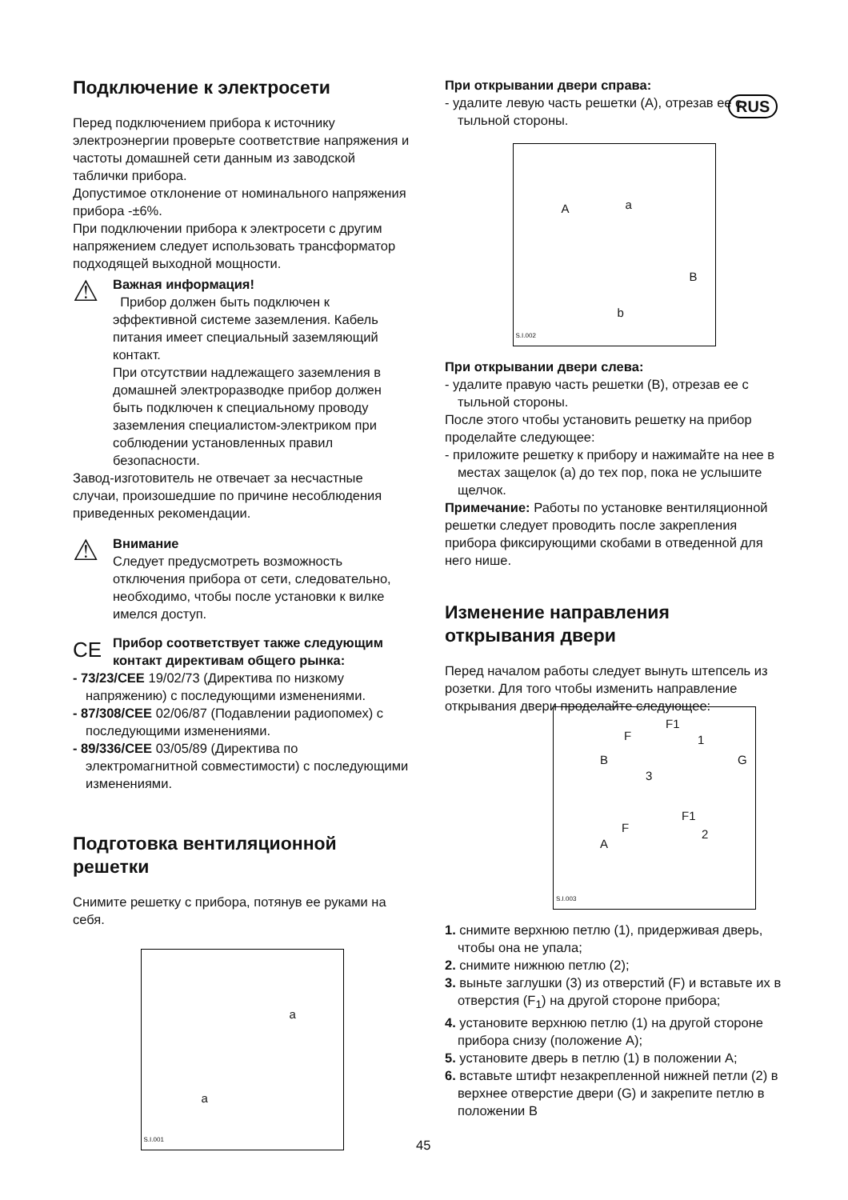RUS
Подключение к электросети
Перед подключением прибора к источнику электроэнергии проверьте соответствие напряжения и частоты домашней сети данным из заводской таблички прибора.
Допустимое отклонение от номинального напряжения прибора -±6%.
При подключении прибора к электросети с другим напряжением следует использовать трансформатор подходящей выходной мощности.
⚠
Важная информация!
Прибор должен быть подключен к эффективной системе заземления. Кабель питания имеет специальный заземляющий контакт.
При отсутствии надлежащего заземления в домашней электроразводке прибор должен быть подключен к специальному проводу заземления специалистом-электриком при соблюдении установленных правил безопасности.
Завод-изготовитель не отвечает за несчастные случаи, произошедшие по причине несоблюдения приведенных рекомендации.
⚠
Внимание
Следует предусмотреть возможность отключения прибора от сети, следовательно, необходимо, чтобы после установки к вилке имелся доступ.
CE
Прибор соответствует также следующим контакт директивам общего рынка:
- 73/23/CEE 19/02/73 (Директива по низкому напряжению) с последующими изменениями.
- 87/308/CEE 02/06/87 (Подавлении радиопомех) с последующими изменениями.
- 89/336/CEE 03/05/89 (Директива по электромагнитной совместимости) с последующими изменениями.
Подготовка вентиляционной решетки
Снимите решетку с прибора, потянув ее руками на себя.
a
a
S.I.001
При открывании двери справа:
- удалите левую часть решетки (A), отрезав ее с тыльной стороны.
A a
B
b
S.I.002
При открывании двери слева:
- удалите правую часть решетки (B), отрезав ее с тыльной стороны.
После этого чтобы установить решетку на прибор проделайте следующее:
- приложите решетку к прибору и нажимайте на нее в местах защелок (a) до тех пор, пока не услышите щелчок.
Примечание: Работы по установке вентиляционной решетки следует проводить после закрепления прибора фиксирующими скобами в отведенной для него нише.
Изменение направления открывания двери
Перед началом работы следует вынуть штепсель из розетки. Для того чтобы изменить направление открывания двери проделайте следующее:
F1
F 1
B G
3
F1
F 2
A
S.I.003
1. снимите верхнюю петлю (1), придерживая дверь, чтобы она не упала;
2. снимите нижнюю петлю (2);
3. выньте заглушки (3) из отверстий (F) и вставьте их в отверстия (F<sub>1</sub>) на другой стороне прибора;
4. установите верхнюю петлю (1) на другой стороне прибора снизу (положение A);
5. установите дверь в петлю (1) в положении A;
6. вставьте штифт незакрепленной нижней петли (2) в верхнее отверстие двери (G) и закрепите петлю в положении B
45